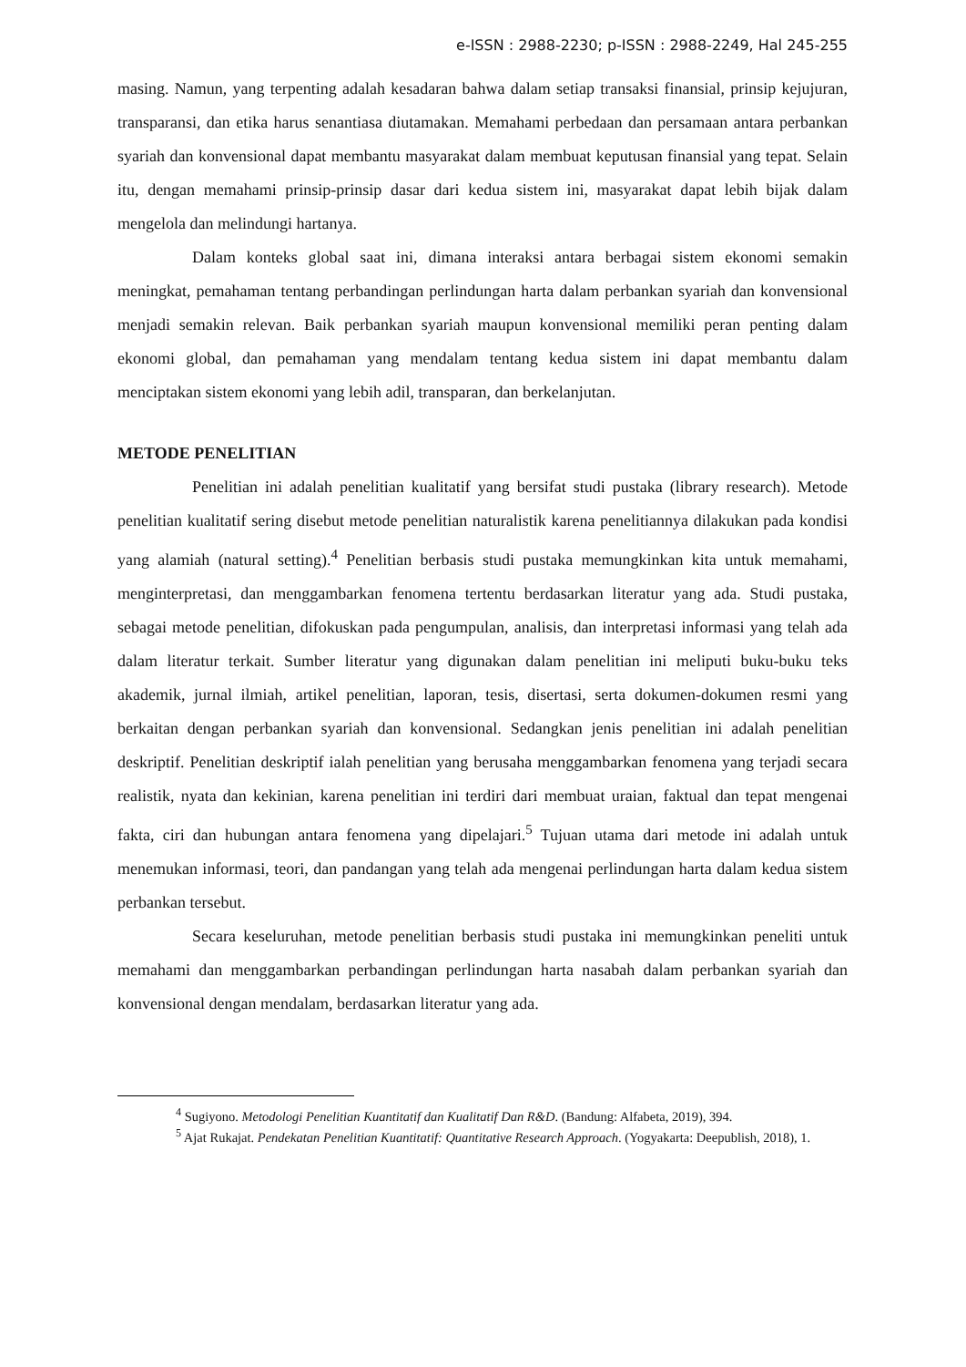e-ISSN : 2988-2230; p-ISSN : 2988-2249, Hal 245-255
masing. Namun, yang terpenting adalah kesadaran bahwa dalam setiap transaksi finansial, prinsip kejujuran, transparansi, dan etika harus senantiasa diutamakan. Memahami perbedaan dan persamaan antara perbankan syariah dan konvensional dapat membantu masyarakat dalam membuat keputusan finansial yang tepat. Selain itu, dengan memahami prinsip-prinsip dasar dari kedua sistem ini, masyarakat dapat lebih bijak dalam mengelola dan melindungi hartanya.
Dalam konteks global saat ini, dimana interaksi antara berbagai sistem ekonomi semakin meningkat, pemahaman tentang perbandingan perlindungan harta dalam perbankan syariah dan konvensional menjadi semakin relevan. Baik perbankan syariah maupun konvensional memiliki peran penting dalam ekonomi global, dan pemahaman yang mendalam tentang kedua sistem ini dapat membantu dalam menciptakan sistem ekonomi yang lebih adil, transparan, dan berkelanjutan.
METODE PENELITIAN
Penelitian ini adalah penelitian kualitatif yang bersifat studi pustaka (library research). Metode penelitian kualitatif sering disebut metode penelitian naturalistik karena penelitiannya dilakukan pada kondisi yang alamiah (natural setting).<sup>4</sup> Penelitian berbasis studi pustaka memungkinkan kita untuk memahami, menginterpretasi, dan menggambarkan fenomena tertentu berdasarkan literatur yang ada. Studi pustaka, sebagai metode penelitian, difokuskan pada pengumpulan, analisis, dan interpretasi informasi yang telah ada dalam literatur terkait. Sumber literatur yang digunakan dalam penelitian ini meliputi buku-buku teks akademik, jurnal ilmiah, artikel penelitian, laporan, tesis, disertasi, serta dokumen-dokumen resmi yang berkaitan dengan perbankan syariah dan konvensional. Sedangkan jenis penelitian ini adalah penelitian deskriptif. Penelitian deskriptif ialah penelitian yang berusaha menggambarkan fenomena yang terjadi secara realistik, nyata dan kekinian, karena penelitian ini terdiri dari membuat uraian, faktual dan tepat mengenai fakta, ciri dan hubungan antara fenomena yang dipelajari.<sup>5</sup> Tujuan utama dari metode ini adalah untuk menemukan informasi, teori, dan pandangan yang telah ada mengenai perlindungan harta dalam kedua sistem perbankan tersebut.
Secara keseluruhan, metode penelitian berbasis studi pustaka ini memungkinkan peneliti untuk memahami dan menggambarkan perbandingan perlindungan harta nasabah dalam perbankan syariah dan konvensional dengan mendalam, berdasarkan literatur yang ada.
<sup>4</sup> Sugiyono. Metodologi Penelitian Kuantitatif dan Kualitatif Dan R&D. (Bandung: Alfabeta, 2019), 394.
<sup>5</sup> Ajat Rukajat. Pendekatan Penelitian Kuantitatif: Quantitative Research Approach. (Yogyakarta: Deepublish, 2018), 1.